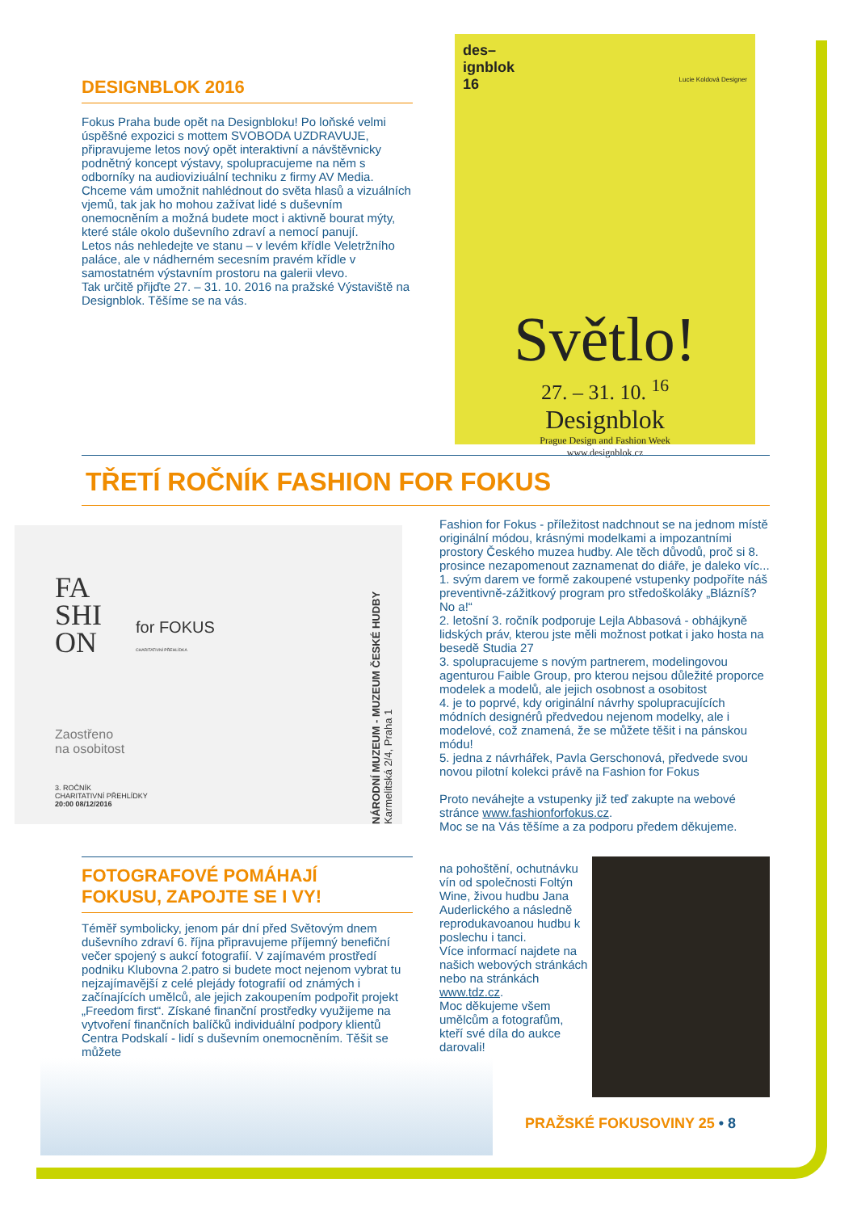DESIGNBLOK 2016
Fokus Praha bude opět na Designbloku! Po loňské velmi úspěšné expozici s mottem SVOBODA UZDRAVUJE, připravujeme letos nový opět interaktivní a návštěvnicky podnětný koncept výstavy, spolupracujeme na něm s odborníky na audioviziuální techniku z firmy AV Media. Chceme vám umožnit nahlédnout do světa hlasů a vizuálních vjemů, tak jak ho mohou zažívat lidé s duševním onemocněním a možná budete moct i aktivně bourat mýty, které stále okolo duševního zdraví a nemocí panují.
Letos nás nehledejte ve stanu – v levém křídle Veletržního paláce, ale v nádherném secesním pravém křídle v samostatném výstavním prostoru na galerii vlevo.
Tak určitě přijďte 27. – 31. 10. 2016 na pražské Výstaviště na Designblok. Těšíme se na vás.
des–
ignblok
16 Lucie Koldová Designer
Světlo!
27. – 31. 10. <sup>16</sup>
Designblok
Prague Design and Fashion Week
www.designblok.cz
TŘETÍ ROČNÍK FASHION FOR FOKUS
FA
SHI
ON
for FOKUS
CHARITATIVNÍ PŘEHLÍDKA
Zaostřeno
na osobitost
3. ROČNÍK
CHARITATIVNÍ PŘEHLÍDKY
20:00 08/12/2016
NÁRODNÍ MUZEUM - MUZEUM ČESKÉ HUDBY Karmelitská 2/4, Praha 1
Fashion for Fokus - příležitost nadchnout se na jednom místě originální módou, krásnými modelkami a impozantními prostory Českého muzea hudby. Ale těch důvodů, proč si 8. prosince nezapomenout zaznamenat do diáře, je daleko víc...
1. svým darem ve formě zakoupené vstupenky podpoříte náš preventivně-zážitkový program pro středoškoláky „Blázníš? No a!“
2. letošní 3. ročník podporuje Lejla Abbasová - obhájkyně lidských práv, kterou jste měli možnost potkat i jako hosta na besedě Studia 27
3. spolupracujeme s novým partnerem, modelingovou agenturou Faible Group, pro kterou nejsou důležité proporce modelek a modelů, ale jejich osobnost a osobitost
4. je to poprvé, kdy originální návrhy spolupracujících módních designérů předvedou nejenom modelky, ale i modelové, což znamená, že se můžete těšit i na pánskou módu!
5. jedna z návrhářek, Pavla Gerschonová, předvede svou novou pilotní kolekci právě na Fashion for Fokus
Proto neváhejte a vstupenky již teď zakupte na webové stránce www.fashionforfokus.cz.
Moc se na Vás těšíme a za podporu předem děkujeme.
FOTOGRAFOVÉ POMÁHAJÍ
FOKUSU, ZAPOJTE SE I VY!
Téměř symbolicky, jenom pár dní před Světovým dnem duševního zdraví 6. října připravujeme příjemný benefiční večer spojený s aukcí fotografií. V zajímavém prostředí podniku Klubovna 2.patro si budete moct nejenom vybrat tu nejzajímavější z celé plejády fotografií od známých i začínajících umělců, ale jejich zakoupením podpořit projekt „Freedom first“. Získané finanční prostředky využijeme na vytvoření finančních balíčků individuální podpory klientů Centra Podskalí - lidí s duševním onemocněním. Těšit se můžete
na pohoštění, ochutnávku vín od společnosti Foltýn Wine, živou hudbu Jana Auderlického a následně reprodukavoanou hudbu k poslechu i tanci.
Více informací najdete na našich webových stránkách nebo na stránkách www.tdz.cz.
Moc děkujeme všem umělcům a fotografům, kteří své díla do aukce darovali!
PRAŽSKÉ FOKUSOVINY 25 • 8